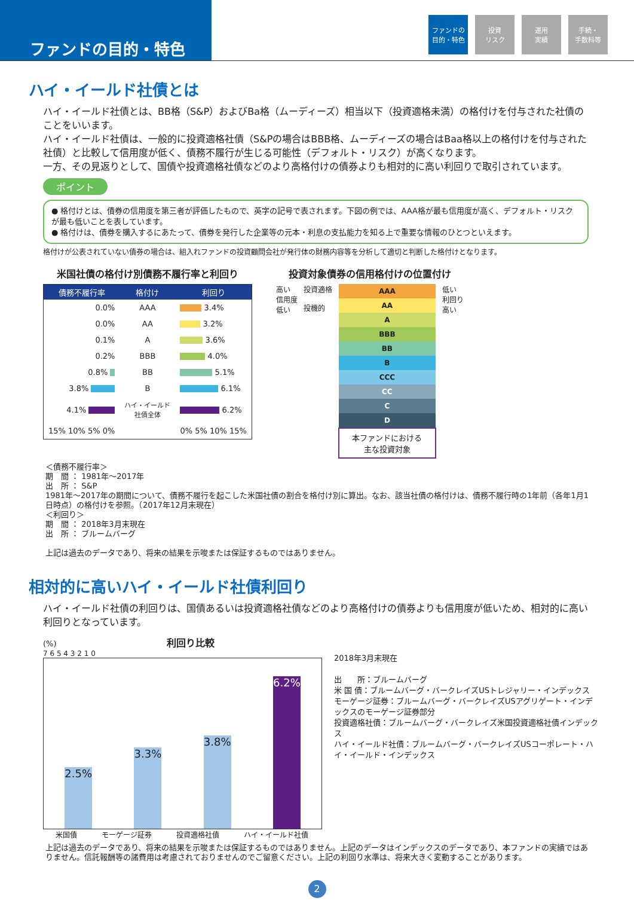ファンドの目的・特色
ファンドの
目的・特色
投資
リスク
運用
実績
手続・
手数料等
ハイ・イールド社債とは
ハイ・イールド社債とは、BB格（S&P）およびBa格（ムーディーズ）相当以下（投資適格未満）の格付けを付与された社債のことをいいます。
ハイ・イールド社債は、一般的に投資適格社債（S&Pの場合はBBB格、ムーディーズの場合はBaa格以上の格付けを付与された社債）と比較して信用度が低く、債務不履行が生じる可能性（デフォルト・リスク）が高くなります。
一方、その見返りとして、国債や投資適格社債などのより高格付けの債券よりも相対的に高い利回りで取引されています。
ポイント
● 格付けとは、債券の信用度を第三者が評価したもので、英字の記号で表されます。下図の例では、AAA格が最も信用度が高く、デフォルト・リスクが最も低いことを表しています。
● 格付けは、債券を購入するにあたって、債券を発行した企業等の元本・利息の支払能力を知る上で重要な情報のひとつといえます。
格付けが公表されていない債券の場合は、組入れファンドの投資顧問会社が発行体の財務内容等を分析して適切と判断した格付けとなります。
米国社債の格付け別債務不履行率と利回り
| 債務不履行率 | 格付け | 利回り |
| --- | --- | --- |
| 0.0% | AAA | 3.4% |
| 0.0% | AA | 3.2% |
| 0.1% | A | 3.6% |
| 0.2% | BBB | 4.0% |
| 0.8% | BB | 5.1% |
| 3.8% | B | 6.1% |
| 4.1% | ハイ・イールド 社債全体 | 6.2% |
| 15% 10% 5% 0% | | 0% 5% 10% 15% |
投資対象債券の信用格付けの位置付け
高い
信用度
低い
投資適格
投機的
| AAA |
| AA |
| A |
| BBB |
| BB |
| B |
| CCC |
| CC |
| C |
| D |
| 本ファンドにおける 主な投資対象 |
低い
利回り
高い
＜債務不履行率＞
期　間 ： 1981年～2017年
出　所 ： S&P
1981年～2017年の期間について、債務不履行を起こした米国社債の割合を格付け別に算出。なお、該当社債の格付けは、債務不履行時の1年前（各年1月1日時点）の格付けを参照。（2017年12月末現在）
＜利回り＞
期　間 ： 2018年3月末現在
出　所 ： ブルームバーグ
上記は過去のデータであり、将来の結果を示唆または保証するものではありません。
相対的に高いハイ・イールド社債利回り
ハイ・イールド社債の利回りは、国債あるいは投資適格社債などのより高格付けの債券よりも信用度が低いため、相対的に高い利回りとなっています。
(%) 利回り比較
7 6 5 4 3 2 1 0
2.5%
3.3%
3.8%
6.2%
米国債 モーゲージ証券 投資適格社債 ハイ・イールド社債
2018年3月末現在
出　　所：ブルームバーグ
米 国 債：ブルームバーグ・バークレイズUSトレジャリー・インデックス
モーゲージ証券：ブルームバーグ・バークレイズUSアグリゲート・インデックスのモーゲージ証券部分
投資適格社債：ブルームバーグ・バークレイズ米国投資適格社債インデックス
ハイ・イールド社債：ブルームバーグ・バークレイズUSコーポレート・ハイ・イールド・インデックス
上記は過去のデータであり、将来の結果を示唆または保証するものではありません。上記のデータはインデックスのデータであり、本ファンドの実績ではありません。信託報酬等の諸費用は考慮されておりませんのでご留意ください。上記の利回り水準は、将来大きく変動することがあります。
2